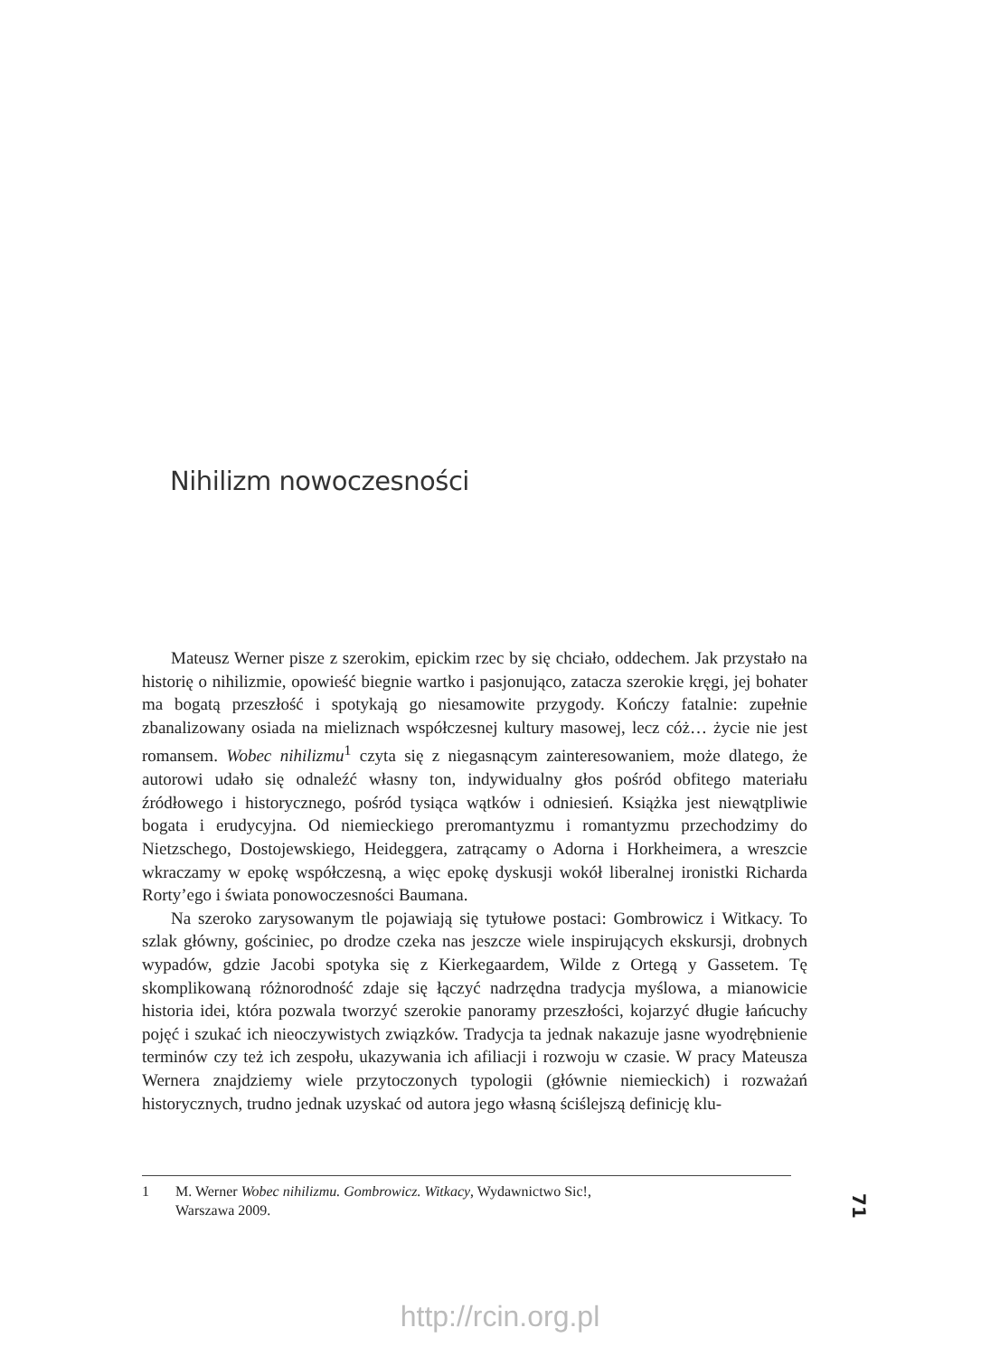Nihilizm nowoczesności
Mateusz Werner pisze z szerokim, epickim rzec by się chciało, oddechem. Jak przystało na historię o nihilizmie, opowieść biegnie wartko i pasjonująco, zatacza szerokie kręgi, jej bohater ma bogatą przeszłość i spotykają go niesamowite przygody. Kończy fatalnie: zupełnie zbanalizowany osiada na mieliznach współczesnej kultury masowej, lecz cóż… życie nie jest romansem. Wobec nihilizmu<sup>1</sup> czyta się z niegasnącym zainteresowaniem, może dlatego, że autorowi udało się odnaleźć własny ton, indywidualny głos pośród obfitego materiału źródłowego i historycznego, pośród tysiąca wątków i odniesień. Książka jest niewątpliwie bogata i erudycyjna. Od niemieckiego preromantyzmu i romantyzmu przechodzimy do Nietzschego, Dostojewskiego, Heideggera, zatrącamy o Adorna i Horkheimera, a wreszcie wkraczamy w epokę współczesną, a więc epokę dyskusji wokół liberalnej ironistki Richarda Rorty’ego i świata ponowoczesności Baumana.
Na szeroko zarysowanym tle pojawiają się tytułowe postaci: Gombrowicz i Witkacy. To szlak główny, gościniec, po drodze czeka nas jeszcze wiele inspirujących ekskursji, drobnych wypadów, gdzie Jacobi spotyka się z Kierkegaardem, Wilde z Ortegą y Gassetem. Tę skomplikowaną różnorodność zdaje się łączyć nadrzędna tradycja myślowa, a mianowicie historia idei, która pozwala tworzyć szerokie panoramy przeszłości, kojarzyć długie łańcuchy pojęć i szukać ich nieoczywistych związków. Tradycja ta jednak nakazuje jasne wyodrębnienie terminów czy też ich zespołu, ukazywania ich afiliacji i rozwoju w czasie. W pracy Mateusza Wernera znajdziemy wiele przytoczonych typologii (głównie niemieckich) i rozważań historycznych, trudno jednak uzyskać od autora jego własną ściślejszą definicję klu-
1 M. Werner Wobec nihilizmu. Gombrowicz. Witkacy, Wydawnictwo Sic!,
Warszawa 2009.
71
http://rcin.org.pl